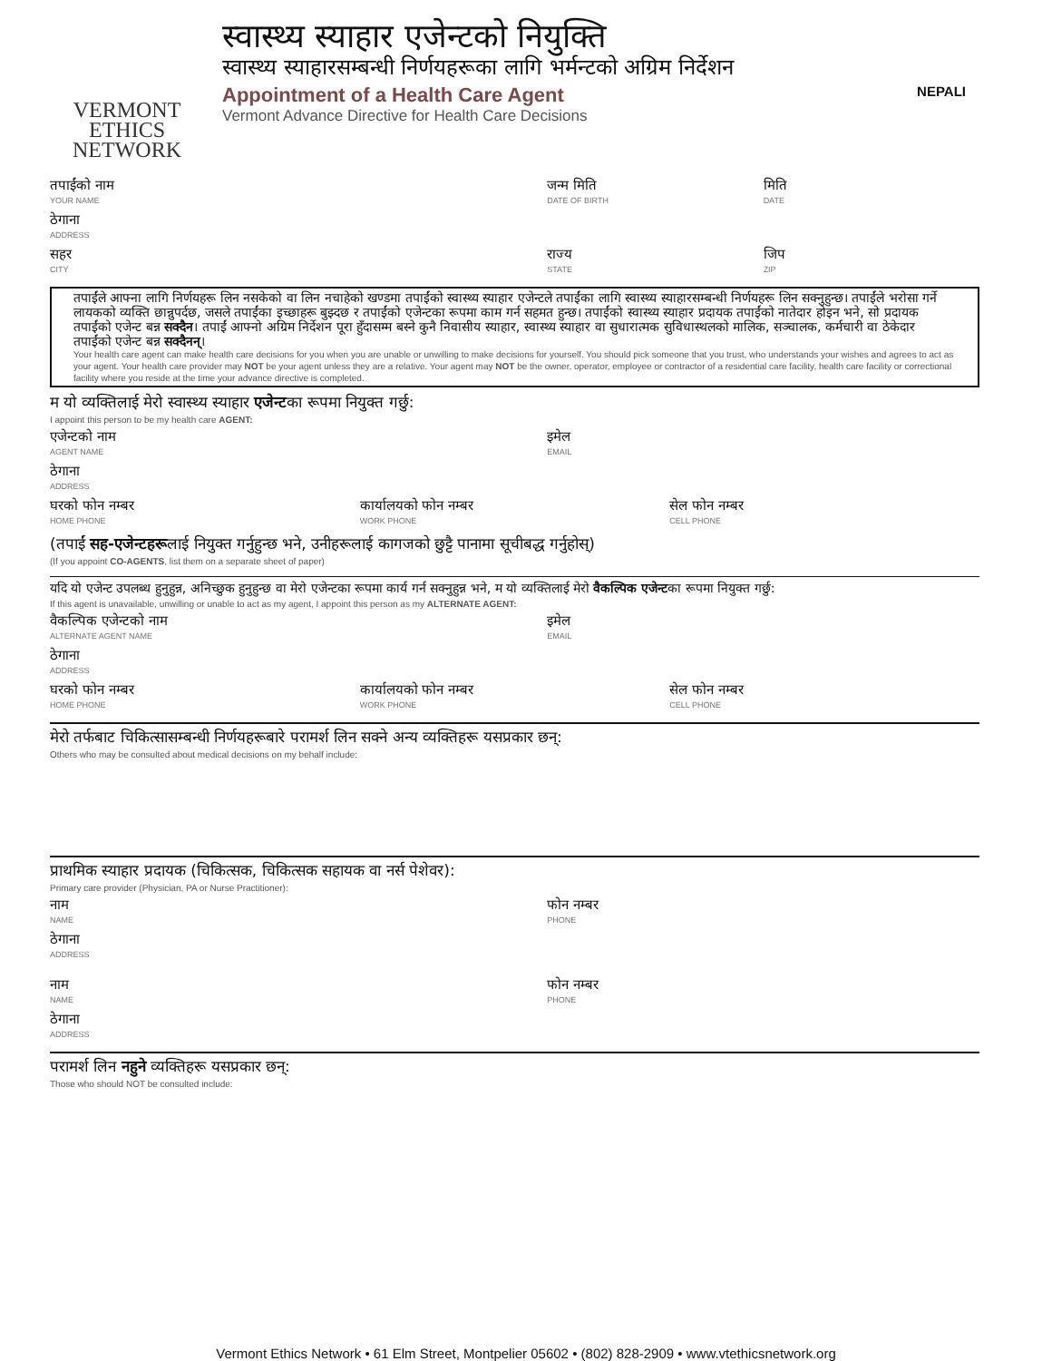VERMONT
ETHICS
NETWORK
स्वास्थ्य स्याहार एजेन्टको नियुक्ति
स्वास्थ्य स्याहारसम्बन्धी निर्णयहरूका लागि भर्मन्टको अग्रिम निर्देशन
Appointment of a Health Care Agent NEPALI
Vermont Advance Directive for Health Care Decisions
तपाईंको नाम
YOUR NAME
जन्म मिति
DATE OF BIRTH
मिति
DATE
ठेगाना
ADDRESS
सहर
CITY
राज्य
STATE
जिप
ZIP
तपाईंले आफ्ना लागि निर्णयहरू लिन नसकेको वा लिन नचाहेको खण्डमा तपाईंको स्वास्थ्य स्याहार एजेन्टले तपाईंका लागि स्वास्थ्य स्याहारसम्बन्धी निर्णयहरू लिन सक्नुहुन्छ। तपाईंले भरोसा गर्ने लायकको व्यक्ति छान्नुपर्दछ, जसले तपाईंका इच्छाहरू बुझ्दछ र तपाईंको एजेन्टका रूपमा काम गर्न सहमत हुन्छ। तपाईंको स्वास्थ्य स्याहार प्रदायक तपाईंको नातेदार होइन भने, सो प्रदायक तपाईंको एजेन्ट बन्न सक्दैन। तपाईं आफ्नो अग्रिम निर्देशन पूरा हुँदासम्म बस्ने कुनै निवासीय स्याहार, स्वास्थ्य स्याहार वा सुधारात्मक सुविधास्थलको मालिक, सञ्चालक, कर्मचारी वा ठेकेदार तपाईंको एजेन्ट बन्न सक्दैनन्।
Your health care agent can make health care decisions for you when you are unable or unwilling to make decisions for yourself. You should pick someone that you trust, who understands your wishes and agrees to act as your agent. Your health care provider may NOT be your agent unless they are a relative. Your agent may NOT be the owner, operator, employee or contractor of a residential care facility, health care facility or correctional facility where you reside at the time your advance directive is completed.
म यो व्यक्तिलाई मेरो स्वास्थ्य स्याहार एजेन्टका रूपमा नियुक्त गर्छु:
I appoint this person to be my health care AGENT:
एजेन्टको नाम
AGENT NAME
इमेल
EMAIL
ठेगाना
ADDRESS
घरको फोन नम्बर
HOME PHONE
कार्यालयको फोन नम्बर
WORK PHONE
सेल फोन नम्बर
CELL PHONE
(तपाईं सह-एजेन्टहरूलाई नियुक्त गर्नुहुन्छ भने, उनीहरूलाई कागजको छुट्टै पानामा सूचीबद्ध गर्नुहोस्)
(If you appoint CO-AGENTS, list them on a separate sheet of paper)
यदि यो एजेन्ट उपलब्ध हुनुहुन्न, अनिच्छुक हुनुहुन्छ वा मेरो एजेन्टका रूपमा कार्य गर्न सक्नुहुन्न भने, म यो व्यक्तिलाई मेरो वैकल्पिक एजेन्टका रूपमा नियुक्त गर्छु:
If this agent is unavailable, unwilling or unable to act as my agent, I appoint this person as my ALTERNATE AGENT:
वैकल्पिक एजेन्टको नाम
ALTERNATE AGENT NAME
इमेल
EMAIL
ठेगाना
ADDRESS
घरको फोन नम्बर
HOME PHONE
कार्यालयको फोन नम्बर
WORK PHONE
सेल फोन नम्बर
CELL PHONE
मेरो तर्फबाट चिकित्सासम्बन्धी निर्णयहरूबारे परामर्श लिन सक्ने अन्य व्यक्तिहरू यसप्रकार छन्:
Others who may be consulted about medical decisions on my behalf include:
प्राथमिक स्याहार प्रदायक (चिकित्सक, चिकित्सक सहायक वा नर्स पेशेवर):
Primary care provider (Physician, PA or Nurse Practitioner):
नाम
NAME
फोन नम्बर
PHONE
ठेगाना
ADDRESS
नाम
NAME
फोन नम्बर
PHONE
ठेगाना
ADDRESS
परामर्श लिन नहुने व्यक्तिहरू यसप्रकार छन्:
Those who should NOT be consulted include:
Vermont Ethics Network • 61 Elm Street, Montpelier 05602 • (802) 828-2909 • www.vtethicsnetwork.org